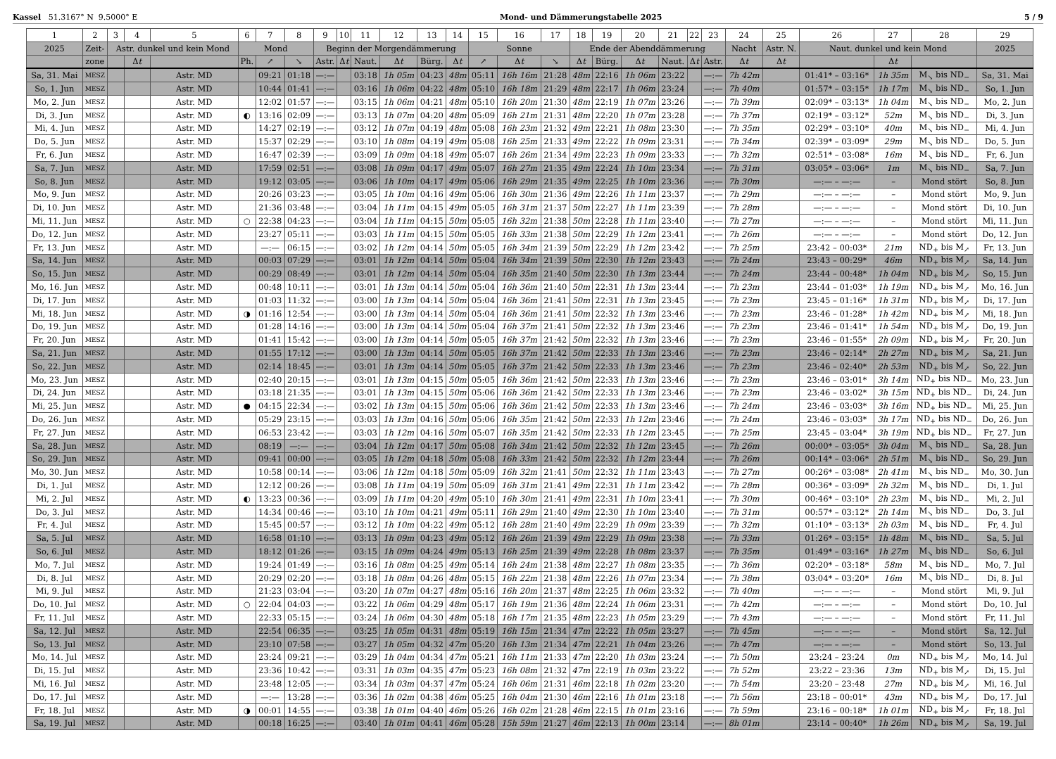Kassel 51.3167° N 9.5000° E Mond- und Dämmerungstabelle 2025 5 / 9
| 1 | 2 | 3 | 4 | 5 | 6 | 7 | 8 | 9 | 10 | 11 | 12 | 13 | 14 | 15 | 16 | 17 | 18 | 19 | 20 | 21 | 22 | 23 | 24 | 25 | 26 | 27 | 28 | 29 |
| --- | --- | --- | --- | --- | --- | --- | --- | --- | --- | --- | --- | --- | --- | --- | --- | --- | --- | --- | --- | --- | --- | --- | --- | --- | --- | --- | --- | --- |
| 2025 | Zeit- | Astr. dunkel und kein Mond | | | Mond | | | Beginn der Morgendämmerung | | | | | | Sonne | | | Ende der Abenddämmerung | | | | | | Nacht | Astr. N. | Naut. dunkel und kein Mond | | | 2025 |
| | zone | | Δ t | | Ph. | ↗ | ↘ | Astr. | Δ t | Naut. | Δ t | Bürg. | Δ t | ↗ | Δ t | ↘ | Δ t | Bürg. | Δ t | Naut. | Δ t | Astr. | Δ t | Δ t | | Δ t | | |
| Sa, 31. Mai | MESZ | | | Astr. MD | | 09:21 | 01:18 | —:— | | 03:18 | 1h 05m | 04:23 | 48m | 05:11 | 16h 16m | 21:28 | 48m | 22:16 | 1h 06m | 23:22 | | —:— | 7h 42m | | 01:41* – 03:16* | 1h 35m | M<sub>↘</sub> bis ND<sub>−</sub> | Sa, 31. Mai |
| So, 1. Jun | MESZ | | | Astr. MD | | 10:44 | 01:41 | —:— | | 03:16 | 1h 06m | 04:22 | 48m | 05:10 | 16h 18m | 21:29 | 48m | 22:17 | 1h 06m | 23:24 | | —:— | 7h 40m | | 01:57* – 03:15* | 1h 17m | M<sub>↘</sub> bis ND<sub>−</sub> | So, 1. Jun |
| Mo, 2. Jun | MESZ | | | Astr. MD | | 12:02 | 01:57 | —:— | | 03:15 | 1h 06m | 04:21 | 48m | 05:10 | 16h 20m | 21:30 | 48m | 22:19 | 1h 07m | 23:26 | | —:— | 7h 39m | | 02:09* – 03:13* | 1h 04m | M<sub>↘</sub> bis ND<sub>−</sub> | Mo, 2. Jun |
| Di, 3. Jun | MESZ | | | Astr. MD | ◐ | 13:16 | 02:09 | —:— | | 03:13 | 1h 07m | 04:20 | 48m | 05:09 | 16h 21m | 21:31 | 48m | 22:20 | 1h 07m | 23:28 | | —:— | 7h 37m | | 02:19* – 03:12* | 52m | M<sub>↘</sub> bis ND<sub>−</sub> | Di, 3. Jun |
| Mi, 4. Jun | MESZ | | | Astr. MD | | 14:27 | 02:19 | —:— | | 03:12 | 1h 07m | 04:19 | 48m | 05:08 | 16h 23m | 21:32 | 49m | 22:21 | 1h 08m | 23:30 | | —:— | 7h 35m | | 02:29* – 03:10* | 40m | M<sub>↘</sub> bis ND<sub>−</sub> | Mi, 4. Jun |
| Do, 5. Jun | MESZ | | | Astr. MD | | 15:37 | 02:29 | —:— | | 03:10 | 1h 08m | 04:19 | 49m | 05:08 | 16h 25m | 21:33 | 49m | 22:22 | 1h 09m | 23:31 | | —:— | 7h 34m | | 02:39* – 03:09* | 29m | M<sub>↘</sub> bis ND<sub>−</sub> | Do, 5. Jun |
| Fr, 6. Jun | MESZ | | | Astr. MD | | 16:47 | 02:39 | —:— | | 03:09 | 1h 09m | 04:18 | 49m | 05:07 | 16h 26m | 21:34 | 49m | 22:23 | 1h 09m | 23:33 | | —:— | 7h 32m | | 02:51* – 03:08* | 16m | M<sub>↘</sub> bis ND<sub>−</sub> | Fr, 6. Jun |
| Sa, 7. Jun | MESZ | | | Astr. MD | | 17:59 | 02:51 | —:— | | 03:08 | 1h 09m | 04:17 | 49m | 05:07 | 16h 27m | 21:35 | 49m | 22:24 | 1h 10m | 23:34 | | —:— | 7h 31m | | 03:05* – 03:06* | 1m | M<sub>↘</sub> bis ND<sub>−</sub> | Sa, 7. Jun |
| So, 8. Jun | MESZ | | | Astr. MD | | 19:12 | 03:05 | —:— | | 03:06 | 1h 10m | 04:17 | 49m | 05:06 | 16h 29m | 21:35 | 49m | 22:25 | 1h 10m | 23:36 | | —:— | 7h 30m | | —:— – —:— | – | Mond stört | So, 8. Jun |
| Mo, 9. Jun | MESZ | | | Astr. MD | | 20:26 | 03:23 | —:— | | 03:05 | 1h 10m | 04:16 | 49m | 05:06 | 16h 30m | 21:36 | 49m | 22:26 | 1h 11m | 23:37 | | —:— | 7h 29m | | —:— – —:— | – | Mond stört | Mo, 9. Jun |
| Di, 10. Jun | MESZ | | | Astr. MD | | 21:36 | 03:48 | —:— | | 03:04 | 1h 11m | 04:15 | 49m | 05:05 | 16h 31m | 21:37 | 50m | 22:27 | 1h 11m | 23:39 | | —:— | 7h 28m | | —:— – —:— | – | Mond stört | Di, 10. Jun |
| Mi, 11. Jun | MESZ | | | Astr. MD | ○ | 22:38 | 04:23 | —:— | | 03:04 | 1h 11m | 04:15 | 50m | 05:05 | 16h 32m | 21:38 | 50m | 22:28 | 1h 11m | 23:40 | | —:— | 7h 27m | | —:— – —:— | – | Mond stört | Mi, 11. Jun |
| Do, 12. Jun | MESZ | | | Astr. MD | | 23:27 | 05:11 | —:— | | 03:03 | 1h 11m | 04:15 | 50m | 05:05 | 16h 33m | 21:38 | 50m | 22:29 | 1h 12m | 23:41 | | —:— | 7h 26m | | —:— – —:— | – | Mond stört | Do, 12. Jun |
| Fr, 13. Jun | MESZ | | | Astr. MD | | —:— | 06:15 | —:— | | 03:02 | 1h 12m | 04:14 | 50m | 05:05 | 16h 34m | 21:39 | 50m | 22:29 | 1h 12m | 23:42 | | —:— | 7h 25m | | 23:42 – 00:03* | 21m | ND<sub>+</sub> bis M<sub>↗</sub> | Fr, 13. Jun |
| Sa, 14. Jun | MESZ | | | Astr. MD | | 00:03 | 07:29 | —:— | | 03:01 | 1h 12m | 04:14 | 50m | 05:04 | 16h 34m | 21:39 | 50m | 22:30 | 1h 12m | 23:43 | | —:— | 7h 24m | | 23:43 – 00:29* | 46m | ND<sub>+</sub> bis M<sub>↗</sub> | Sa, 14. Jun |
| So, 15. Jun | MESZ | | | Astr. MD | | 00:29 | 08:49 | —:— | | 03:01 | 1h 12m | 04:14 | 50m | 05:04 | 16h 35m | 21:40 | 50m | 22:30 | 1h 13m | 23:44 | | —:— | 7h 24m | | 23:44 – 00:48* | 1h 04m | ND<sub>+</sub> bis M<sub>↗</sub> | So, 15. Jun |
| Mo, 16. Jun | MESZ | | | Astr. MD | | 00:48 | 10:11 | —:— | | 03:01 | 1h 13m | 04:14 | 50m | 05:04 | 16h 36m | 21:40 | 50m | 22:31 | 1h 13m | 23:44 | | —:— | 7h 23m | | 23:44 – 01:03* | 1h 19m | ND<sub>+</sub> bis M<sub>↗</sub> | Mo, 16. Jun |
| Di, 17. Jun | MESZ | | | Astr. MD | | 01:03 | 11:32 | —:— | | 03:00 | 1h 13m | 04:14 | 50m | 05:04 | 16h 36m | 21:41 | 50m | 22:31 | 1h 13m | 23:45 | | —:— | 7h 23m | | 23:45 – 01:16* | 1h 31m | ND<sub>+</sub> bis M<sub>↗</sub> | Di, 17. Jun |
| Mi, 18. Jun | MESZ | | | Astr. MD | ◑ | 01:16 | 12:54 | —:— | | 03:00 | 1h 13m | 04:14 | 50m | 05:04 | 16h 36m | 21:41 | 50m | 22:32 | 1h 13m | 23:46 | | —:— | 7h 23m | | 23:46 – 01:28* | 1h 42m | ND<sub>+</sub> bis M<sub>↗</sub> | Mi, 18. Jun |
| Do, 19. Jun | MESZ | | | Astr. MD | | 01:28 | 14:16 | —:— | | 03:00 | 1h 13m | 04:14 | 50m | 05:04 | 16h 37m | 21:41 | 50m | 22:32 | 1h 13m | 23:46 | | —:— | 7h 23m | | 23:46 – 01:41* | 1h 54m | ND<sub>+</sub> bis M<sub>↗</sub> | Do, 19. Jun |
| Fr, 20. Jun | MESZ | | | Astr. MD | | 01:41 | 15:42 | —:— | | 03:00 | 1h 13m | 04:14 | 50m | 05:05 | 16h 37m | 21:42 | 50m | 22:32 | 1h 13m | 23:46 | | —:— | 7h 23m | | 23:46 – 01:55* | 2h 09m | ND<sub>+</sub> bis M<sub>↗</sub> | Fr, 20. Jun |
| Sa, 21. Jun | MESZ | | | Astr. MD | | 01:55 | 17:12 | —:— | | 03:00 | 1h 13m | 04:14 | 50m | 05:05 | 16h 37m | 21:42 | 50m | 22:33 | 1h 13m | 23:46 | | —:— | 7h 23m | | 23:46 – 02:14* | 2h 27m | ND<sub>+</sub> bis M<sub>↗</sub> | Sa, 21. Jun |
| So, 22. Jun | MESZ | | | Astr. MD | | 02:14 | 18:45 | —:— | | 03:01 | 1h 13m | 04:14 | 50m | 05:05 | 16h 37m | 21:42 | 50m | 22:33 | 1h 13m | 23:46 | | —:— | 7h 23m | | 23:46 – 02:40* | 2h 53m | ND<sub>+</sub> bis M<sub>↗</sub> | So, 22. Jun |
| Mo, 23. Jun | MESZ | | | Astr. MD | | 02:40 | 20:15 | —:— | | 03:01 | 1h 13m | 04:15 | 50m | 05:05 | 16h 36m | 21:42 | 50m | 22:33 | 1h 13m | 23:46 | | —:— | 7h 23m | | 23:46 – 03:01* | 3h 14m | ND<sub>+</sub> bis ND<sub>−</sub> | Mo, 23. Jun |
| Di, 24. Jun | MESZ | | | Astr. MD | | 03:18 | 21:35 | —:— | | 03:01 | 1h 13m | 04:15 | 50m | 05:06 | 16h 36m | 21:42 | 50m | 22:33 | 1h 13m | 23:46 | | —:— | 7h 23m | | 23:46 – 03:02* | 3h 15m | ND<sub>+</sub> bis ND<sub>−</sub> | Di, 24. Jun |
| Mi, 25. Jun | MESZ | | | Astr. MD | ● | 04:15 | 22:34 | —:— | | 03:02 | 1h 13m | 04:15 | 50m | 05:06 | 16h 36m | 21:42 | 50m | 22:33 | 1h 13m | 23:46 | | —:— | 7h 24m | | 23:46 – 03:03* | 3h 16m | ND<sub>+</sub> bis ND<sub>−</sub> | Mi, 25. Jun |
| Do, 26. Jun | MESZ | | | Astr. MD | | 05:29 | 23:15 | —:— | | 03:03 | 1h 13m | 04:16 | 50m | 05:06 | 16h 35m | 21:42 | 50m | 22:33 | 1h 12m | 23:46 | | —:— | 7h 24m | | 23:46 – 03:03* | 3h 17m | ND<sub>+</sub> bis ND<sub>−</sub> | Do, 26. Jun |
| Fr, 27. Jun | MESZ | | | Astr. MD | | 06:53 | 23:42 | —:— | | 03:03 | 1h 12m | 04:16 | 50m | 05:07 | 16h 35m | 21:42 | 50m | 22:33 | 1h 12m | 23:45 | | —:— | 7h 25m | | 23:45 – 03:04* | 3h 19m | ND<sub>+</sub> bis ND<sub>−</sub> | Fr, 27. Jun |
| Sa, 28. Jun | MESZ | | | Astr. MD | | 08:19 | —:— | —:— | | 03:04 | 1h 12m | 04:17 | 50m | 05:08 | 16h 34m | 21:42 | 50m | 22:32 | 1h 12m | 23:45 | | —:— | 7h 26m | | 00:00* – 03:05* | 3h 04m | M<sub>↘</sub> bis ND<sub>−</sub> | Sa, 28. Jun |
| So, 29. Jun | MESZ | | | Astr. MD | | 09:41 | 00:00 | —:— | | 03:05 | 1h 12m | 04:18 | 50m | 05:08 | 16h 33m | 21:42 | 50m | 22:32 | 1h 12m | 23:44 | | —:— | 7h 26m | | 00:14* – 03:06* | 2h 51m | M<sub>↘</sub> bis ND<sub>−</sub> | So, 29. Jun |
| Mo, 30. Jun | MESZ | | | Astr. MD | | 10:58 | 00:14 | —:— | | 03:06 | 1h 12m | 04:18 | 50m | 05:09 | 16h 32m | 21:41 | 50m | 22:32 | 1h 11m | 23:43 | | —:— | 7h 27m | | 00:26* – 03:08* | 2h 41m | M<sub>↘</sub> bis ND<sub>−</sub> | Mo, 30. Jun |
| Di, 1. Jul | MESZ | | | Astr. MD | | 12:12 | 00:26 | —:— | | 03:08 | 1h 11m | 04:19 | 50m | 05:09 | 16h 31m | 21:41 | 49m | 22:31 | 1h 11m | 23:42 | | —:— | 7h 28m | | 00:36* – 03:09* | 2h 32m | M<sub>↘</sub> bis ND<sub>−</sub> | Di, 1. Jul |
| Mi, 2. Jul | MESZ | | | Astr. MD | ◐ | 13:23 | 00:36 | —:— | | 03:09 | 1h 11m | 04:20 | 49m | 05:10 | 16h 30m | 21:41 | 49m | 22:31 | 1h 10m | 23:41 | | —:— | 7h 30m | | 00:46* – 03:10* | 2h 23m | M<sub>↘</sub> bis ND<sub>−</sub> | Mi, 2. Jul |
| Do, 3. Jul | MESZ | | | Astr. MD | | 14:34 | 00:46 | —:— | | 03:10 | 1h 10m | 04:21 | 49m | 05:11 | 16h 29m | 21:40 | 49m | 22:30 | 1h 10m | 23:40 | | —:— | 7h 31m | | 00:57* – 03:12* | 2h 14m | M<sub>↘</sub> bis ND<sub>−</sub> | Do, 3. Jul |
| Fr, 4. Jul | MESZ | | | Astr. MD | | 15:45 | 00:57 | —:— | | 03:12 | 1h 10m | 04:22 | 49m | 05:12 | 16h 28m | 21:40 | 49m | 22:29 | 1h 09m | 23:39 | | —:— | 7h 32m | | 01:10* – 03:13* | 2h 03m | M<sub>↘</sub> bis ND<sub>−</sub> | Fr, 4. Jul |
| Sa, 5. Jul | MESZ | | | Astr. MD | | 16:58 | 01:10 | —:— | | 03:13 | 1h 09m | 04:23 | 49m | 05:12 | 16h 26m | 21:39 | 49m | 22:29 | 1h 09m | 23:38 | | —:— | 7h 33m | | 01:26* – 03:15* | 1h 48m | M<sub>↘</sub> bis ND<sub>−</sub> | Sa, 5. Jul |
| So, 6. Jul | MESZ | | | Astr. MD | | 18:12 | 01:26 | —:— | | 03:15 | 1h 09m | 04:24 | 49m | 05:13 | 16h 25m | 21:39 | 49m | 22:28 | 1h 08m | 23:37 | | —:— | 7h 35m | | 01:49* – 03:16* | 1h 27m | M<sub>↘</sub> bis ND<sub>−</sub> | So, 6. Jul |
| Mo, 7. Jul | MESZ | | | Astr. MD | | 19:24 | 01:49 | —:— | | 03:16 | 1h 08m | 04:25 | 49m | 05:14 | 16h 24m | 21:38 | 48m | 22:27 | 1h 08m | 23:35 | | —:— | 7h 36m | | 02:20* – 03:18* | 58m | M<sub>↘</sub> bis ND<sub>−</sub> | Mo, 7. Jul |
| Di, 8. Jul | MESZ | | | Astr. MD | | 20:29 | 02:20 | —:— | | 03:18 | 1h 08m | 04:26 | 48m | 05:15 | 16h 22m | 21:38 | 48m | 22:26 | 1h 07m | 23:34 | | —:— | 7h 38m | | 03:04* – 03:20* | 16m | M<sub>↘</sub> bis ND<sub>−</sub> | Di, 8. Jul |
| Mi, 9. Jul | MESZ | | | Astr. MD | | 21:23 | 03:04 | —:— | | 03:20 | 1h 07m | 04:27 | 48m | 05:16 | 16h 20m | 21:37 | 48m | 22:25 | 1h 06m | 23:32 | | —:— | 7h 40m | | —:— – —:— | – | Mond stört | Mi, 9. Jul |
| Do, 10. Jul | MESZ | | | Astr. MD | ○ | 22:04 | 04:03 | —:— | | 03:22 | 1h 06m | 04:29 | 48m | 05:17 | 16h 19m | 21:36 | 48m | 22:24 | 1h 06m | 23:31 | | —:— | 7h 42m | | —:— – —:— | – | Mond stört | Do, 10. Jul |
| Fr, 11. Jul | MESZ | | | Astr. MD | | 22:33 | 05:15 | —:— | | 03:24 | 1h 06m | 04:30 | 48m | 05:18 | 16h 17m | 21:35 | 48m | 22:23 | 1h 05m | 23:29 | | —:— | 7h 43m | | —:— – —:— | – | Mond stört | Fr, 11. Jul |
| Sa, 12. Jul | MESZ | | | Astr. MD | | 22:54 | 06:35 | —:— | | 03:25 | 1h 05m | 04:31 | 48m | 05:19 | 16h 15m | 21:34 | 47m | 22:22 | 1h 05m | 23:27 | | —:— | 7h 45m | | —:— – —:— | – | Mond stört | Sa, 12. Jul |
| So, 13. Jul | MESZ | | | Astr. MD | | 23:10 | 07:58 | —:— | | 03:27 | 1h 05m | 04:32 | 47m | 05:20 | 16h 13m | 21:34 | 47m | 22:21 | 1h 04m | 23:26 | | —:— | 7h 47m | | —:— – —:— | – | Mond stört | So, 13. Jul |
| Mo, 14. Jul | MESZ | | | Astr. MD | | 23:24 | 09:21 | —:— | | 03:29 | 1h 04m | 04:34 | 47m | 05:21 | 16h 11m | 21:33 | 47m | 22:20 | 1h 03m | 23:24 | | —:— | 7h 50m | | 23:24 – 23:24 | 0m | ND<sub>+</sub> bis M<sub>↗</sub> | Mo, 14. Jul |
| Di, 15. Jul | MESZ | | | Astr. MD | | 23:36 | 10:42 | —:— | | 03:31 | 1h 03m | 04:35 | 47m | 05:23 | 16h 08m | 21:32 | 47m | 22:19 | 1h 03m | 23:22 | | —:— | 7h 52m | | 23:22 – 23:36 | 13m | ND<sub>+</sub> bis M<sub>↗</sub> | Di, 15. Jul |
| Mi, 16. Jul | MESZ | | | Astr. MD | | 23:48 | 12:05 | —:— | | 03:34 | 1h 03m | 04:37 | 47m | 05:24 | 16h 06m | 21:31 | 46m | 22:18 | 1h 02m | 23:20 | | —:— | 7h 54m | | 23:20 – 23:48 | 27m | ND<sub>+</sub> bis M<sub>↗</sub> | Mi, 16. Jul |
| Do, 17. Jul | MESZ | | | Astr. MD | | —:— | 13:28 | —:— | | 03:36 | 1h 02m | 04:38 | 46m | 05:25 | 16h 04m | 21:30 | 46m | 22:16 | 1h 01m | 23:18 | | —:— | 7h 56m | | 23:18 – 00:01* | 43m | ND<sub>+</sub> bis M<sub>↗</sub> | Do, 17. Jul |
| Fr, 18. Jul | MESZ | | | Astr. MD | ◑ | 00:01 | 14:55 | —:— | | 03:38 | 1h 01m | 04:40 | 46m | 05:26 | 16h 02m | 21:28 | 46m | 22:15 | 1h 01m | 23:16 | | —:— | 7h 59m | | 23:16 – 00:18* | 1h 01m | ND<sub>+</sub> bis M<sub>↗</sub> | Fr, 18. Jul |
| Sa, 19. Jul | MESZ | | | Astr. MD | | 00:18 | 16:25 | —:— | | 03:40 | 1h 01m | 04:41 | 46m | 05:28 | 15h 59m | 21:27 | 46m | 22:13 | 1h 00m | 23:14 | | —:— | 8h 01m | | 23:14 – 00:40* | 1h 26m | ND<sub>+</sub> bis M<sub>↗</sub> | Sa, 19. Jul |